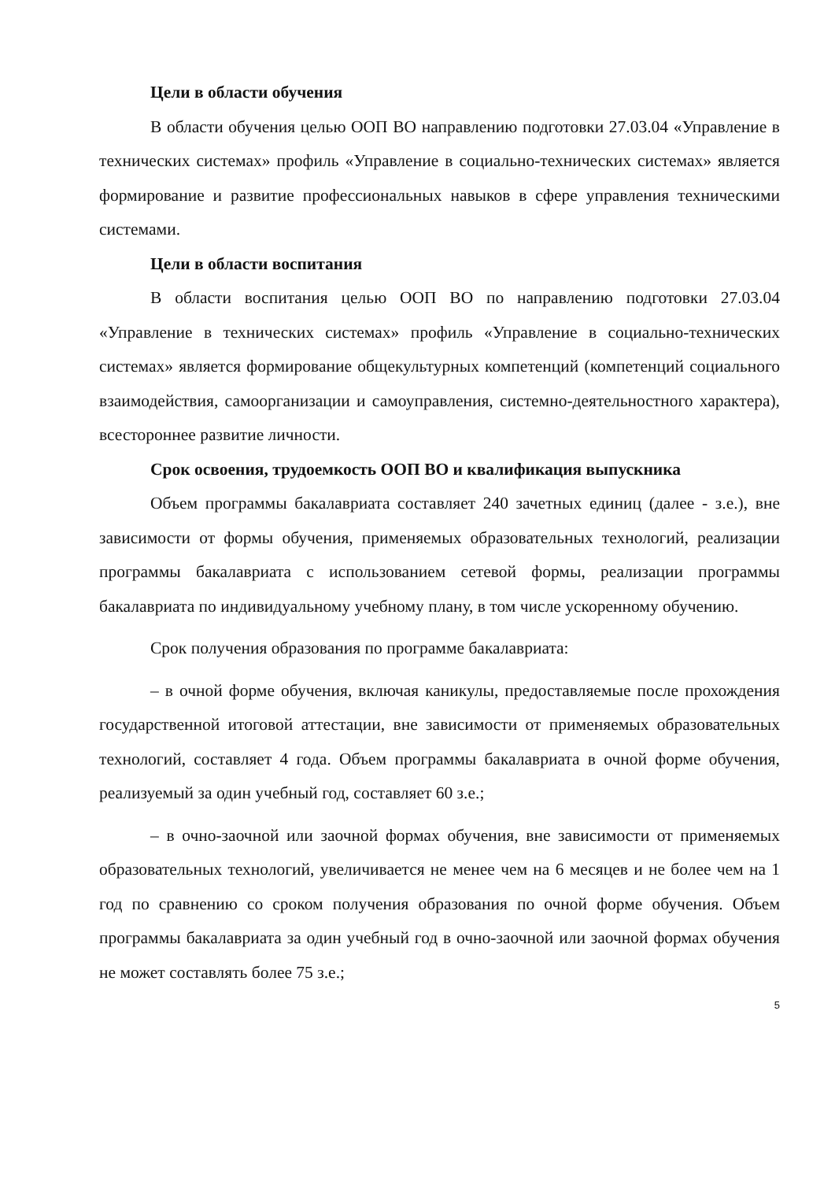Цели в области обучения
В области обучения целью ООП ВО направлению подготовки 27.03.04 «Управление в технических системах» профиль «Управление в социально-технических системах» является формирование и развитие профессиональных навыков в сфере управления техническими системами.
Цели в области воспитания
В области воспитания целью ООП ВО по направлению подготовки 27.03.04 «Управление в технических системах» профиль «Управление в социально-технических системах» является формирование общекультурных компетенций (компетенций социального взаимодействия, самоорганизации и самоуправления, системно-деятельностного характера), всестороннее развитие личности.
Срок освоения, трудоемкость ООП ВО и квалификация выпускника
Объем программы бакалавриата составляет 240 зачетных единиц (далее - з.е.), вне зависимости от формы обучения, применяемых образовательных технологий, реализации программы бакалавриата с использованием сетевой формы, реализации программы бакалавриата по индивидуальному учебному плану, в том числе ускоренному обучению.
Срок получения образования по программе бакалавриата:
– в очной форме обучения, включая каникулы, предоставляемые после прохождения государственной итоговой аттестации, вне зависимости от применяемых образовательных технологий, составляет 4 года. Объем программы бакалавриата в очной форме обучения, реализуемый за один учебный год, составляет 60 з.е.;
– в очно-заочной или заочной формах обучения, вне зависимости от применяемых образовательных технологий, увеличивается не менее чем на 6 месяцев и не более чем на 1 год по сравнению со сроком получения образования по очной форме обучения. Объем программы бакалавриата за один учебный год в очно-заочной или заочной формах обучения не может составлять более 75 з.е.;
5